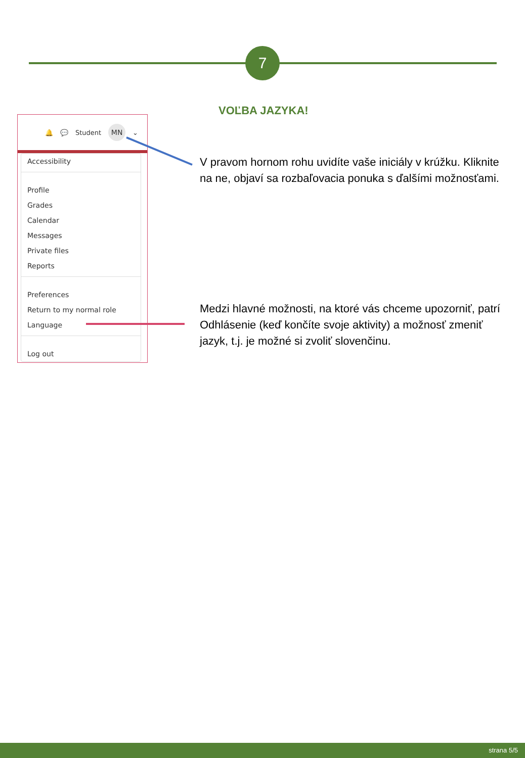7
🔔 💬 Student MN ⌄
Accessibility
Profile
Grades
Calendar
Messages
Private files
Reports
Preferences
Return to my normal role
Language
Log out
VOĽBA JAZYKA!
V pravom hornom rohu uvidíte vaše iniciály v krúžku. Kliknite na ne, objaví sa rozbaľovacia ponuka s ďalšími možnosťami.
Medzi hlavné možnosti, na ktoré vás chceme upozorniť, patrí Odhlásenie (keď končíte svoje aktivity) a možnosť zmeniť jazyk, t.j. je možné si zvoliť slovenčinu.
strana 5/5